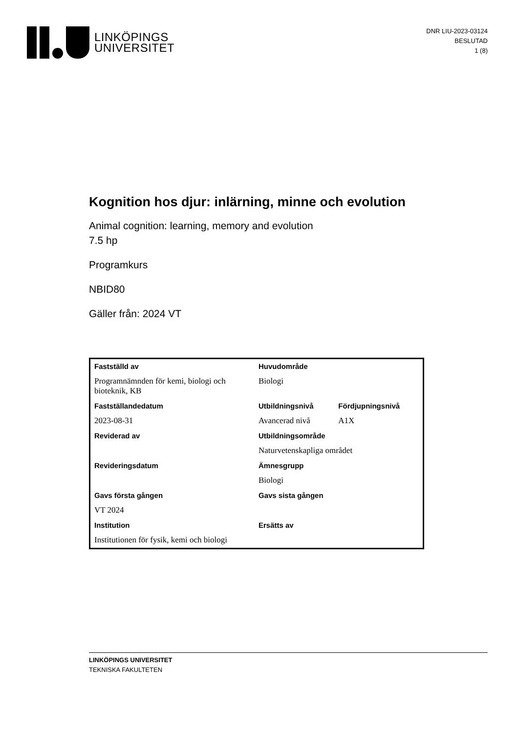LINKÖPINGS
UNIVERSITET
DNR LIU-2023-03124
BESLUTAD
1 (8)
Kognition hos djur: inlärning, minne och evolution
Animal cognition: learning, memory and evolution
7.5 hp
Programkurs
NBID80
Gäller från: 2024 VT
| Fastställd av | Huvudområde | |
| Programnämnden för kemi, biologi och bioteknik, KB | Biologi | |
| Fastställandedatum | Utbildningsnivå | Fördjupningsnivå |
| 2023-08-31 | Avancerad nivå | A1X |
| Reviderad av | Utbildningsområde | |
| | Naturvetenskapliga området | |
| Revideringsdatum | Ämnesgrupp | |
| | Biologi | |
| Gavs första gången | Gavs sista gången | |
| VT 2024 | | |
| Institution | Ersätts av | |
| Institutionen för fysik, kemi och biologi | | |
LINKÖPINGS UNIVERSITET
TEKNISKA FAKULTETEN